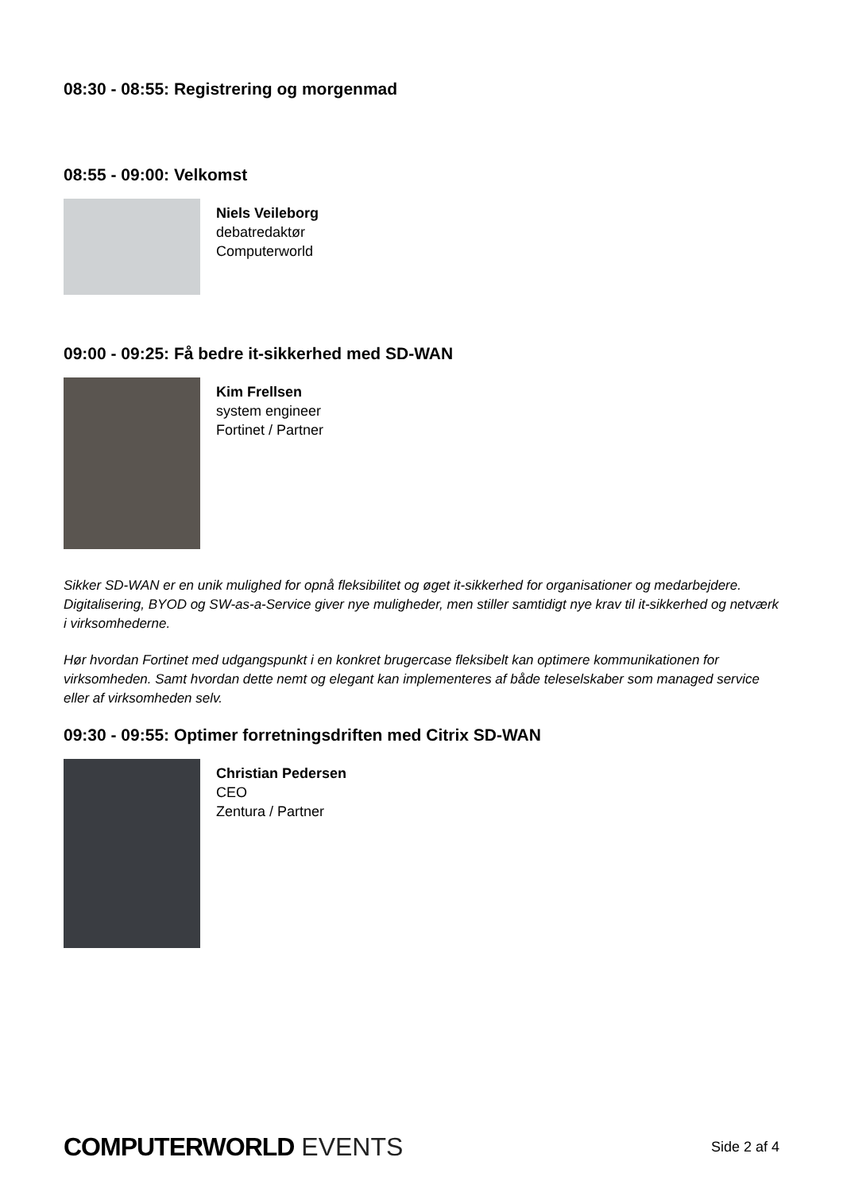08:30 - 08:55: Registrering og morgenmad
08:55 - 09:00: Velkomst
Niels Veileborg
debatredaktør
Computerworld
09:00 - 09:25: Få bedre it-sikkerhed med SD-WAN
Kim Frellsen
system engineer
Fortinet / Partner
Sikker SD-WAN er en unik mulighed for opnå fleksibilitet og øget it-sikkerhed for organisationer og medarbejdere. Digitalisering, BYOD og SW-as-a-Service giver nye muligheder, men stiller samtidigt nye krav til it-sikkerhed og netværk i virksomhederne.
Hør hvordan Fortinet med udgangspunkt i en konkret brugercase fleksibelt kan optimere kommunikationen for virksomheden. Samt hvordan dette nemt og elegant kan implementeres af både teleselskaber som managed service eller af virksomheden selv.
09:30 - 09:55: Optimer forretningsdriften med Citrix SD-WAN
Christian Pedersen
CEO
Zentura / Partner
COMPUTERWORLD EVENTS
Side 2 af 4